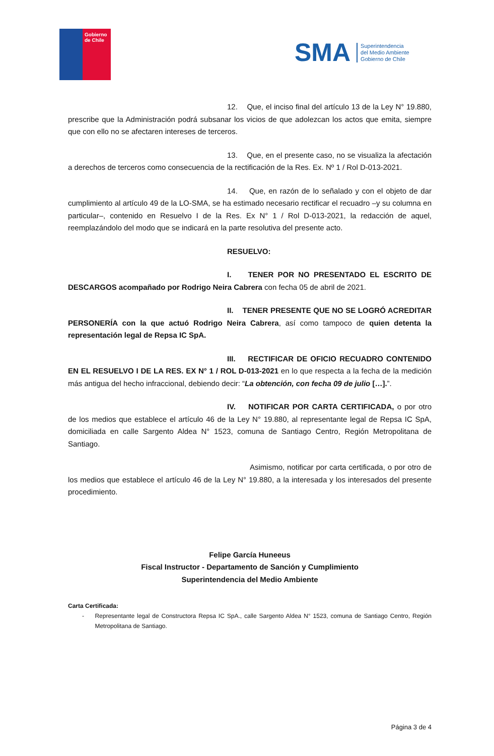Gobierno
de Chile
SMA Superintendencia
del Medio Ambiente
Gobierno de Chile
12. Que, el inciso final del artículo 13 de la Ley N° 19.880, prescribe que la Administración podrá subsanar los vicios de que adolezcan los actos que emita, siempre que con ello no se afectaren intereses de terceros.
13. Que, en el presente caso, no se visualiza la afectación a derechos de terceros como consecuencia de la rectificación de la Res. Ex. Nº 1 / Rol D-013-2021.
14. Que, en razón de lo señalado y con el objeto de dar cumplimiento al artículo 49 de la LO-SMA, se ha estimado necesario rectificar el recuadro –y su columna en particular–, contenido en Resuelvo I de la Res. Ex N° 1 / Rol D-013-2021, la redacción de aquel, reemplazándolo del modo que se indicará en la parte resolutiva del presente acto.
RESUELVO:
I. TENER POR NO PRESENTADO EL ESCRITO DE DESCARGOS acompañado por Rodrigo Neira Cabrera con fecha 05 de abril de 2021.
II. TENER PRESENTE QUE NO SE LOGRÓ ACREDITAR PERSONERÍA con la que actuó Rodrigo Neira Cabrera, así como tampoco de quien detenta la representación legal de Repsa IC SpA.
III. RECTIFICAR DE OFICIO RECUADRO CONTENIDO EN EL RESUELVO I DE LA RES. EX N° 1 / ROL D-013-2021 en lo que respecta a la fecha de la medición más antigua del hecho infraccional, debiendo decir: “La obtención, con fecha 09 de julio […].”.
IV. NOTIFICAR POR CARTA CERTIFICADA, o por otro de los medios que establece el artículo 46 de la Ley N° 19.880, al representante legal de Repsa IC SpA, domiciliada en calle Sargento Aldea N° 1523, comuna de Santiago Centro, Región Metropolitana de Santiago.
Asimismo, notificar por carta certificada, o por otro de los medios que establece el artículo 46 de la Ley N° 19.880, a la interesada y los interesados del presente procedimiento.
Felipe García Huneeus
Fiscal Instructor - Departamento de Sanción y Cumplimiento
Superintendencia del Medio Ambiente
Carta Certificada:
- Representante legal de Constructora Repsa IC SpA., calle Sargento Aldea N° 1523, comuna de Santiago Centro, Región Metropolitana de Santiago.
Página 3 de 4